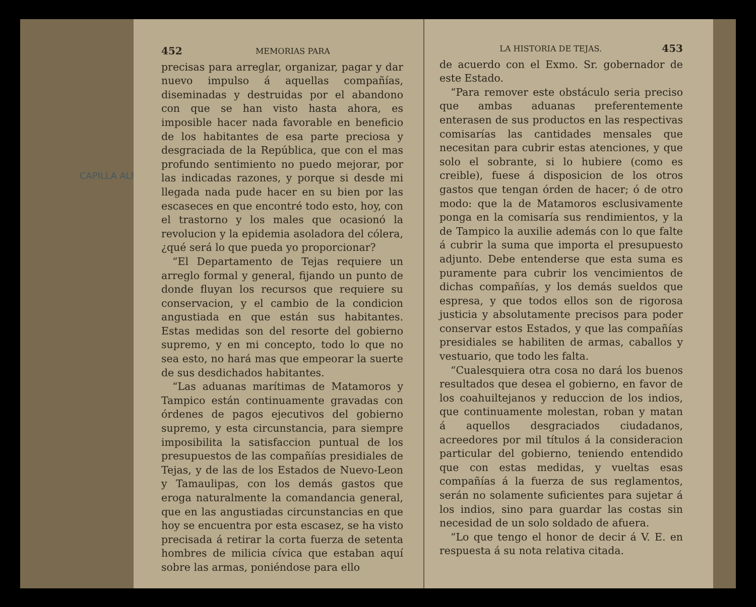CAPILLA ALFONSINA
452 MEMORIAS PARA
precisas para arreglar, organizar, pagar y dar nuevo impulso á aquellas compañías, diseminadas y destruidas por el abandono con que se han visto hasta ahora, es imposible hacer nada favorable en beneficio de los habitantes de esa parte preciosa y desgraciada de la República, que con el mas profundo sentimiento no puedo mejorar, por las indicadas razones, y porque si desde mi llegada nada pude hacer en su bien por las escaseces en que encontré todo esto, hoy, con el trastorno y los males que ocasionó la revolucion y la epidemia asoladora del cólera, ¿qué será lo que pueda yo proporcionar?
“El Departamento de Tejas requiere un arreglo formal y general, fijando un punto de donde fluyan los recursos que requiere su conservacion, y el cambio de la condicion angustiada en que están sus habitantes. Estas medidas son del resorte del gobierno supremo, y en mi concepto, todo lo que no sea esto, no hará mas que empeorar la suerte de sus desdichados habitantes.
“Las aduanas marítimas de Matamoros y Tampico están continuamente gravadas con órdenes de pagos ejecutivos del gobierno supremo, y esta circunstancia, para siempre imposibilita la satisfaccion puntual de los presupuestos de las compañías presidiales de Tejas, y de las de los Estados de Nuevo-Leon y Tamaulipas, con los demás gastos que eroga naturalmente la comandancia general, que en las angustiadas circunstancias en que hoy se encuentra por esta escasez, se ha visto precisada á retirar la corta fuerza de setenta hombres de milicia cívica que estaban aquí sobre las armas, poniéndose para ello
LA HISTORIA DE TEJAS. 453
de acuerdo con el Exmo. Sr. gobernador de este Estado.
“Para remover este obstáculo seria preciso que ambas aduanas preferentemente enterasen de sus productos en las respectivas comisarías las cantidades mensales que necesitan para cubrir estas atenciones, y que solo el sobrante, si lo hubiere (como es creible), fuese á disposicion de los otros gastos que tengan órden de hacer; ó de otro modo: que la de Matamoros esclusivamente ponga en la comisaría sus rendimientos, y la de Tampico la auxilie además con lo que falte á cubrir la suma que importa el presupuesto adjunto. Debe entenderse que esta suma es puramente para cubrir los vencimientos de dichas compañías, y los demás sueldos que espresa, y que todos ellos son de rigorosa justicia y absolutamente precisos para poder conservar estos Estados, y que las compañías presidiales se habiliten de armas, caballos y vestuario, que todo les falta.
“Cualesquiera otra cosa no dará los buenos resultados que desea el gobierno, en favor de los coahuiltejanos y reduccion de los indios, que continuamente molestan, roban y matan á aquellos desgraciados ciudadanos, acreedores por mil títulos á la consideracion particular del gobierno, teniendo entendido que con estas medidas, y vueltas esas compañías á la fuerza de sus reglamentos, serán no solamente suficientes para sujetar á los indios, sino para guardar las costas sin necesidad de un solo soldado de afuera.
“Lo que tengo el honor de decir á V. E. en respuesta á su nota relativa citada.